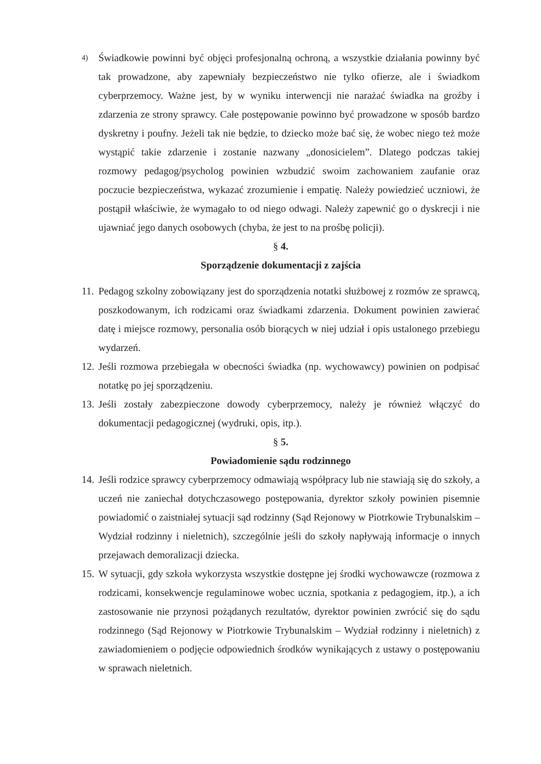4)
Świadkowie powinni być objęci profesjonalną ochroną, a wszystkie działania powinny być tak prowadzone, aby zapewniały bezpieczeństwo nie tylko ofierze, ale i świadkom cyberprzemocy. Ważne jest, by w wyniku interwencji nie narażać świadka na groźby i zdarzenia ze strony sprawcy. Całe postępowanie powinno być prowadzone w sposób bardzo dyskretny i poufny. Jeżeli tak nie będzie, to dziecko może bać się, że wobec niego też może wystąpić takie zdarzenie i zostanie nazwany „donosicielem”. Dlatego podczas takiej rozmowy pedagog/psycholog powinien wzbudzić swoim zachowaniem zaufanie oraz poczucie bezpieczeństwa, wykazać zrozumienie i empatię. Należy powiedzieć uczniowi, że postąpił właściwie, że wymagało to od niego odwagi. Należy zapewnić go o dyskrecji i nie ujawniać jego danych osobowych (chyba, że jest to na prośbę policji).
§ 4.
Sporządzenie dokumentacji z zajścia
11.
Pedagog szkolny zobowiązany jest do sporządzenia notatki służbowej z rozmów ze sprawcą, poszkodowanym, ich rodzicami oraz świadkami zdarzenia. Dokument powinien zawierać datę i miejsce rozmowy, personalia osób biorących w niej udział i opis ustalonego przebiegu wydarzeń.
12.
Jeśli rozmowa przebiegała w obecności świadka (np. wychowawcy) powinien on podpisać notatkę po jej sporządzeniu.
13.
Jeśli zostały zabezpieczone dowody cyberprzemocy, należy je również włączyć do dokumentacji pedagogicznej (wydruki, opis, itp.).
§ 5.
Powiadomienie sądu rodzinnego
14.
Jeśli rodzice sprawcy cyberprzemocy odmawiają współpracy lub nie stawiają się do szkoły, a uczeń nie zaniechał dotychczasowego postępowania, dyrektor szkoły powinien pisemnie powiadomić o zaistniałej sytuacji sąd rodzinny (Sąd Rejonowy w Piotrkowie Trybunalskim – Wydział rodzinny i nieletnich), szczególnie jeśli do szkoły napływają informacje o innych przejawach demoralizacji dziecka.
15.
W sytuacji, gdy szkoła wykorzysta wszystkie dostępne jej środki wychowawcze (rozmowa z rodzicami, konsekwencje regulaminowe wobec ucznia, spotkania z pedagogiem, itp.), a ich zastosowanie nie przynosi pożądanych rezultatów, dyrektor powinien zwrócić się do sądu rodzinnego (Sąd Rejonowy w Piotrkowie Trybunalskim – Wydział rodzinny i nieletnich) z zawiadomieniem o podjęcie odpowiednich środków wynikających z ustawy o postępowaniu w sprawach nieletnich.